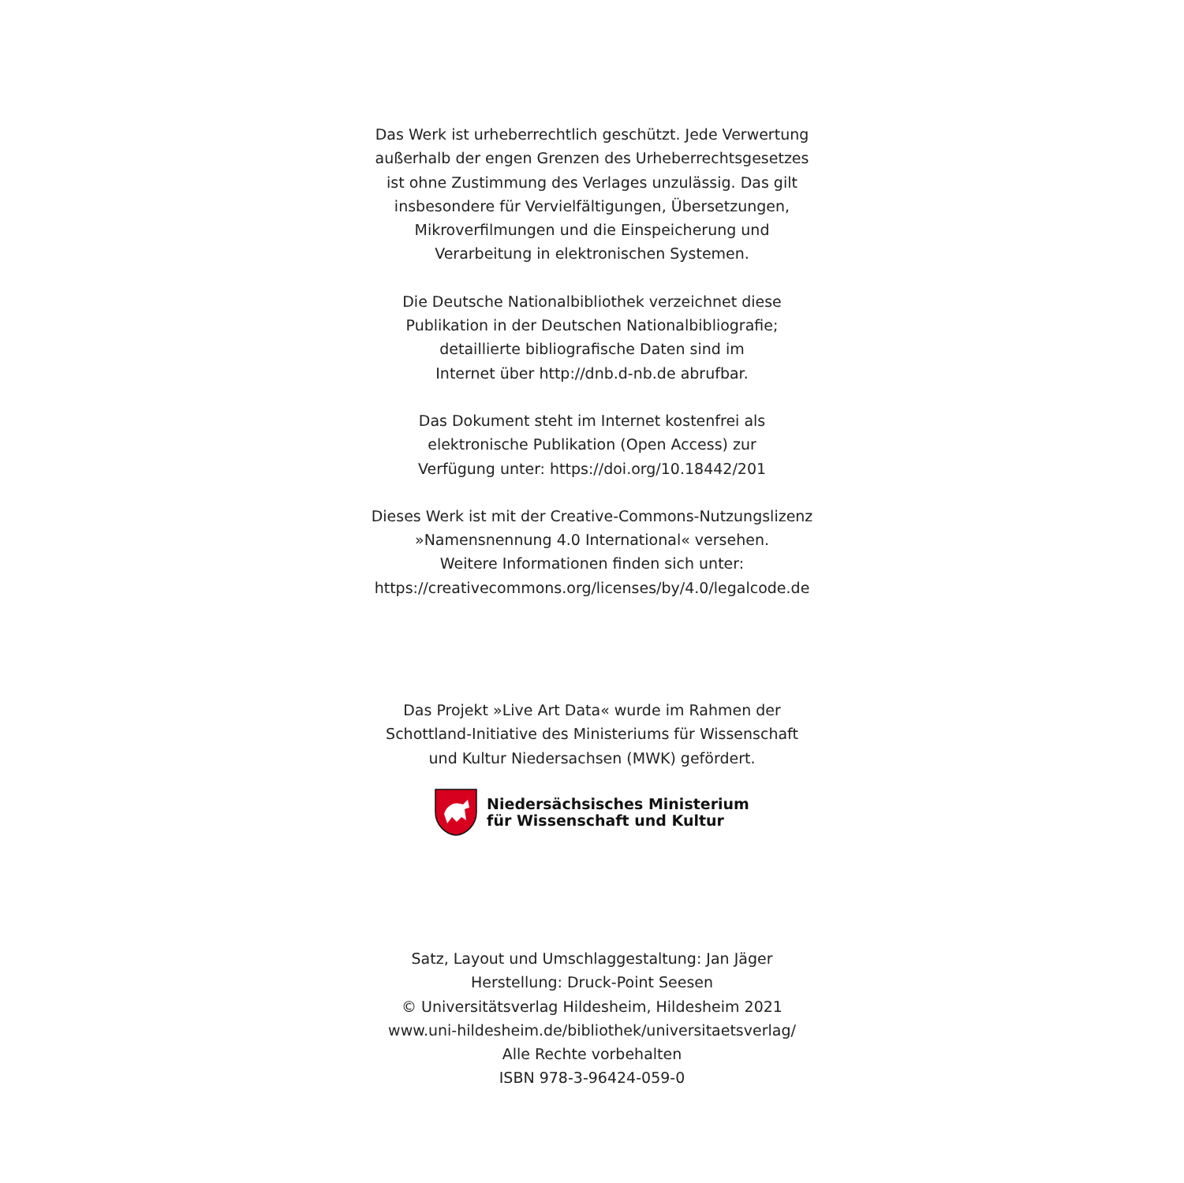Das Werk ist urheberrechtlich geschützt. Jede Verwertung
außerhalb der engen Grenzen des Urheberrechtsgesetzes
ist ohne Zustimmung des Verlages unzulässig. Das gilt
insbesondere für Vervielfältigungen, Übersetzungen,
Mikroverfilmungen und die Einspeicherung und
Verarbeitung in elektronischen Systemen.
Die Deutsche Nationalbibliothek verzeichnet diese
Publikation in der Deutschen Nationalbibliografie;
detaillierte bibliografische Daten sind im
Internet über http://dnb.d-nb.de abrufbar.
Das Dokument steht im Internet kostenfrei als
elektronische Publikation (Open Access) zur
Verfügung unter: https://doi.org/10.18442/201
Dieses Werk ist mit der Creative-Commons-Nutzungslizenz
»Namensnennung 4.0 International« versehen.
Weitere Informationen finden sich unter:
https://creativecommons.org/licenses/by/4.0/legalcode.de
Das Projekt »Live Art Data« wurde im Rahmen der
Schottland-Initiative des Ministeriums für Wissenschaft
und Kultur Niedersachsen (MWK) gefördert.
Niedersächsisches Ministerium
für Wissenschaft und Kultur
Satz, Layout und Umschlaggestaltung: Jan Jäger
Herstellung: Druck-Point Seesen
© Universitätsverlag Hildesheim, Hildesheim 2021
www.uni-hildesheim.de/bibliothek/universitaetsverlag/
Alle Rechte vorbehalten
ISBN 978-3-96424-059-0